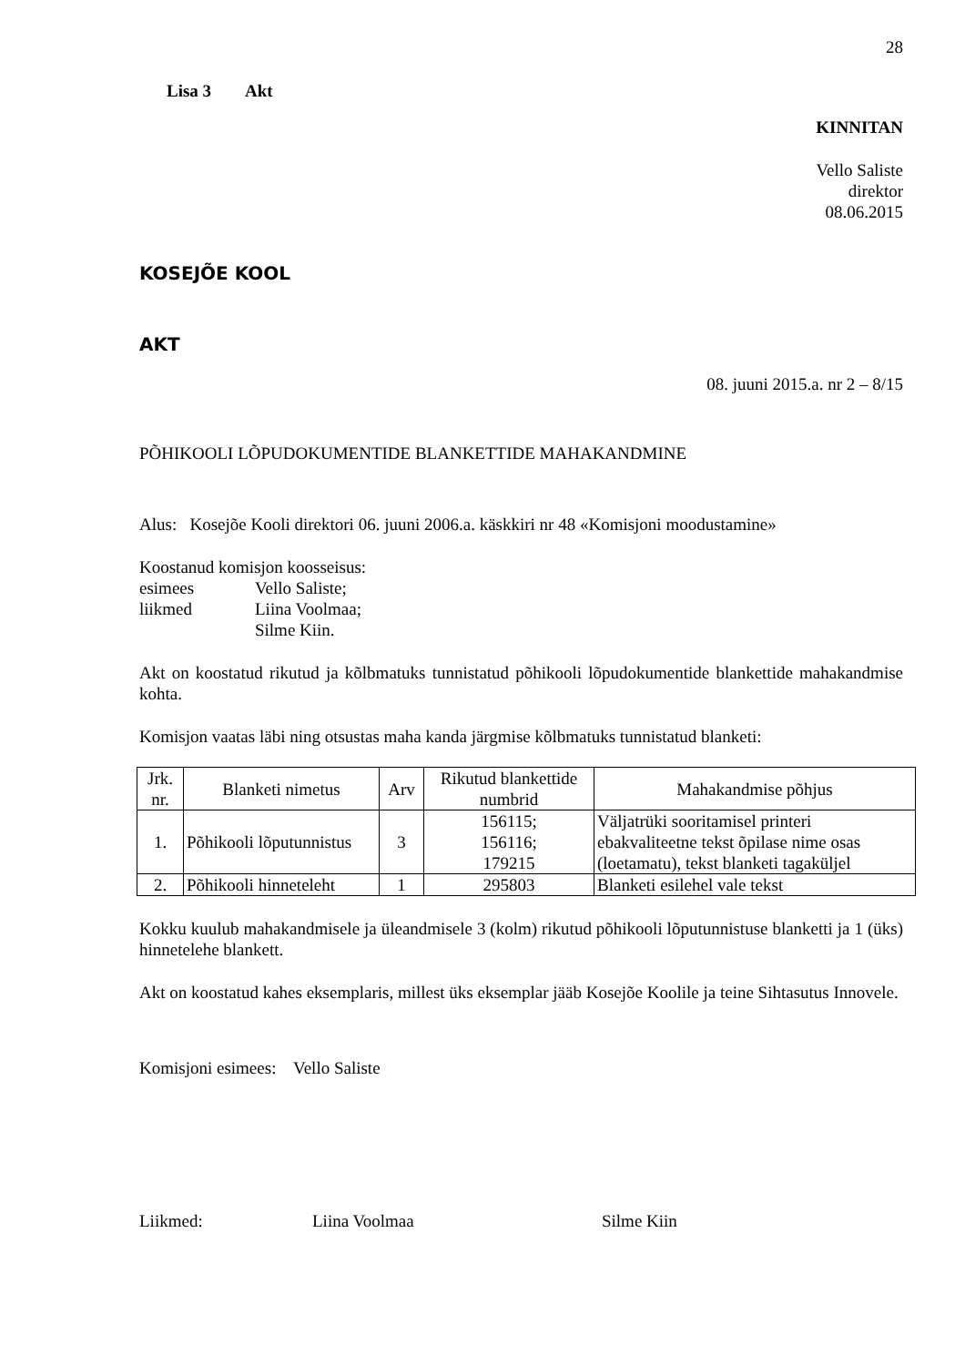28
Lisa 3 Akt
KINNITAN
Vello Saliste
direktor
08.06.2015
KOSEJÕE KOOL
AKT
08. juuni 2015.a. nr 2 – 8/15
PÕHIKOOLI LÕPUDOKUMENTIDE BLANKETTIDE MAHAKANDMINE
Alus: Kosejõe Kooli direktori 06. juuni 2006.a. käskkiri nr 48 «Komisjoni moodustamine»
Koostanud komisjon koosseisus:
esimees Vello Saliste;
liikmed Liina Voolmaa;
Silme Kiin.
Akt on koostatud rikutud ja kõlbmatuks tunnistatud põhikooli lõpudokumentide blankettide mahakandmise kohta.
Komisjon vaatas läbi ning otsustas maha kanda järgmise kõlbmatuks tunnistatud blanketi:
| Jrk. nr. | Blanketi nimetus | Arv | Rikutud blankettide numbrid | Mahakandmise põhjus |
| --- | --- | --- | --- | --- |
| 1. | Põhikooli lõputunnistus | 3 | 156115; 156116; 179215 | Väljatrüki sooritamisel printeri ebakvaliteetne tekst õpilase nime osas (loetamatu), tekst blanketi tagaküljel |
| 2. | Põhikooli hinneteleht | 1 | 295803 | Blanketi esilehel vale tekst |
Kokku kuulub mahakandmisele ja üleandmisele 3 (kolm) rikutud põhikooli lõputunnistuse blanketti ja 1 (üks) hinnetelehe blankett.
Akt on koostatud kahes eksemplaris, millest üks eksemplar jääb Kosejõe Koolile ja teine Sihtasutus Innovele.
Komisjoni esimees: Vello Saliste
Liikmed: Liina Voolmaa Silme Kiin